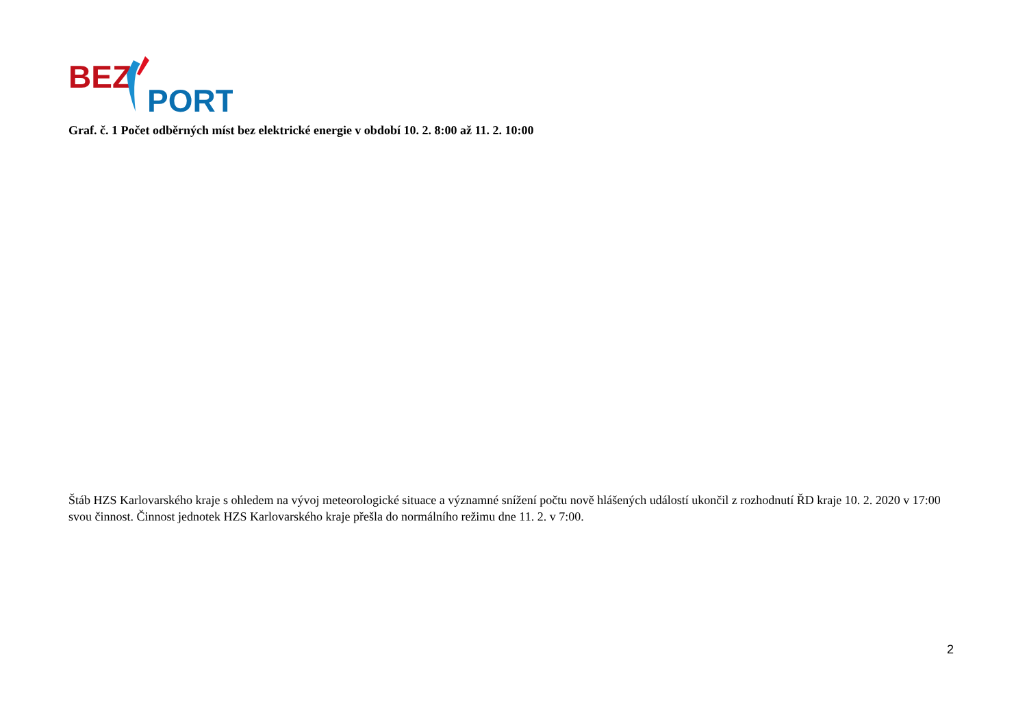BEZ
PORT
Graf. č. 1 Počet odběrných míst bez elektrické energie v období 10. 2. 8:00 až 11. 2. 10:00
Štáb HZS Karlovarského kraje s ohledem na vývoj meteorologické situace a významné snížení počtu nově hlášených událostí ukončil z rozhodnutí ŘD kraje 10. 2. 2020 v 17:00 svou činnost. Činnost jednotek HZS Karlovarského kraje přešla do normálního režimu dne 11. 2. v 7:00.
2